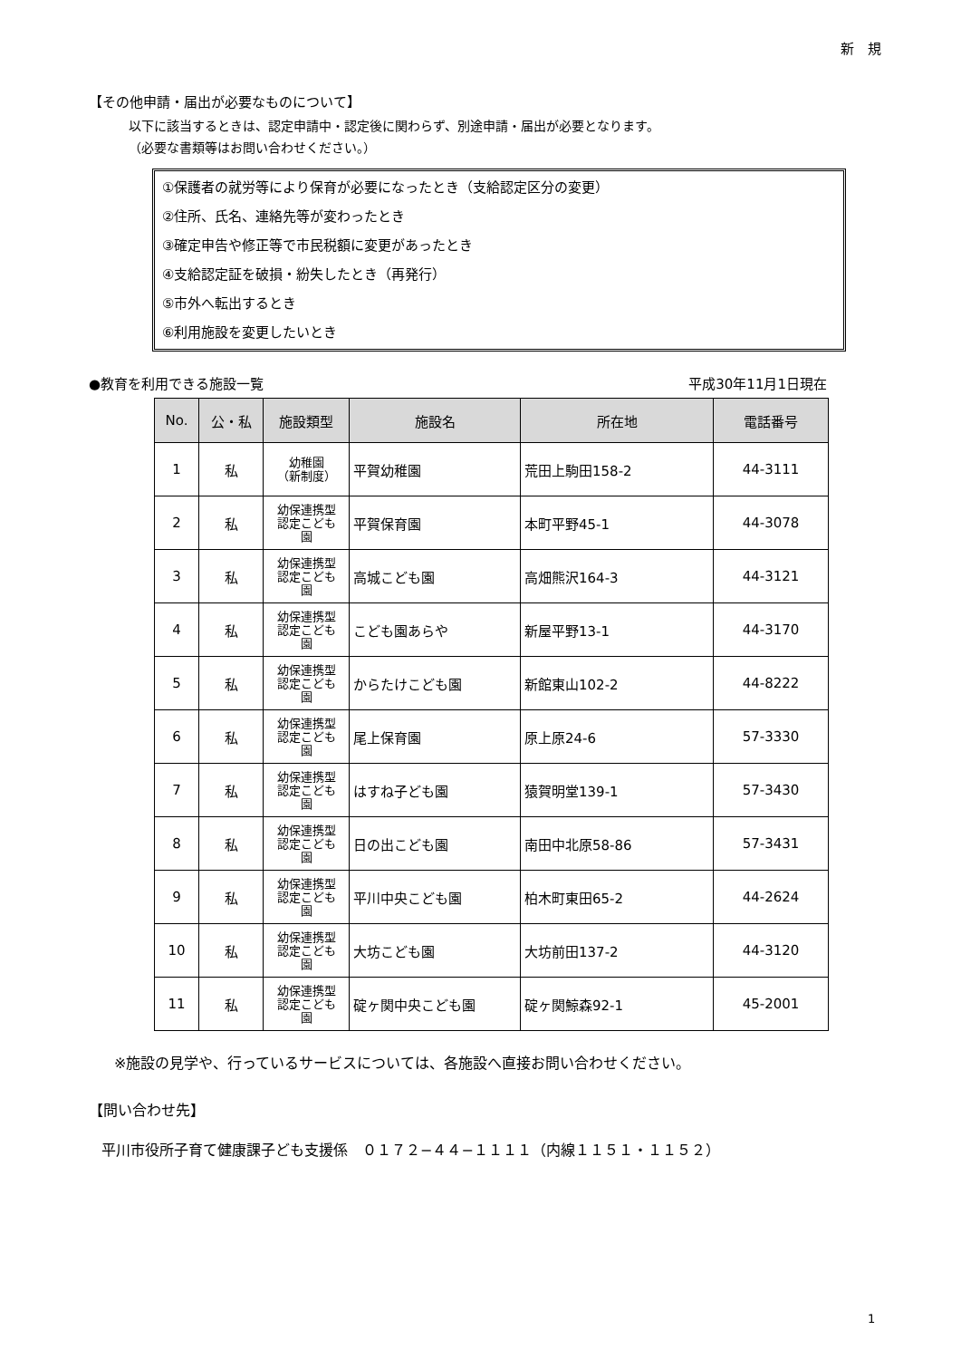新　規
【その他申請・届出が必要なものについて】
以下に該当するときは、認定申請中・認定後に関わらず、別途申請・届出が必要となります。
（必要な書類等はお問い合わせください。）
①保護者の就労等により保育が必要になったとき（支給認定区分の変更）
②住所、氏名、連絡先等が変わったとき
③確定申告や修正等で市民税額に変更があったとき
④支給認定証を破損・紛失したとき（再発行）
⑤市外へ転出するとき
⑥利用施設を変更したいとき
●教育を利用できる施設一覧 平成30年11月1日現在
| No. | 公・私 | 施設類型 | 施設名 | 所在地 | 電話番号 |
| --- | --- | --- | --- | --- | --- |
| 1 | 私 | 幼稚園 （新制度） | 平賀幼稚園 | 荒田上駒田158-2 | 44-3111 |
| 2 | 私 | 幼保連携型 認定こども 園 | 平賀保育園 | 本町平野45-1 | 44-3078 |
| 3 | 私 | 幼保連携型 認定こども 園 | 高城こども園 | 高畑熊沢164-3 | 44-3121 |
| 4 | 私 | 幼保連携型 認定こども 園 | こども園あらや | 新屋平野13-1 | 44-3170 |
| 5 | 私 | 幼保連携型 認定こども 園 | からたけこども園 | 新館東山102-2 | 44-8222 |
| 6 | 私 | 幼保連携型 認定こども 園 | 尾上保育園 | 原上原24-6 | 57-3330 |
| 7 | 私 | 幼保連携型 認定こども 園 | はすね子ども園 | 猿賀明堂139-1 | 57-3430 |
| 8 | 私 | 幼保連携型 認定こども 園 | 日の出こども園 | 南田中北原58-86 | 57-3431 |
| 9 | 私 | 幼保連携型 認定こども 園 | 平川中央こども園 | 柏木町東田65-2 | 44-2624 |
| 10 | 私 | 幼保連携型 認定こども 園 | 大坊こども園 | 大坊前田137-2 | 44-3120 |
| 11 | 私 | 幼保連携型 認定こども 園 | 碇ヶ関中央こども園 | 碇ヶ関鯨森92-1 | 45-2001 |
※施設の見学や、行っているサービスについては、各施設へ直接お問い合わせください。
【問い合わせ先】
平川市役所子育て健康課子ども支援係　０１７２−４４−１１１１（内線１１５１・１１５２）
1